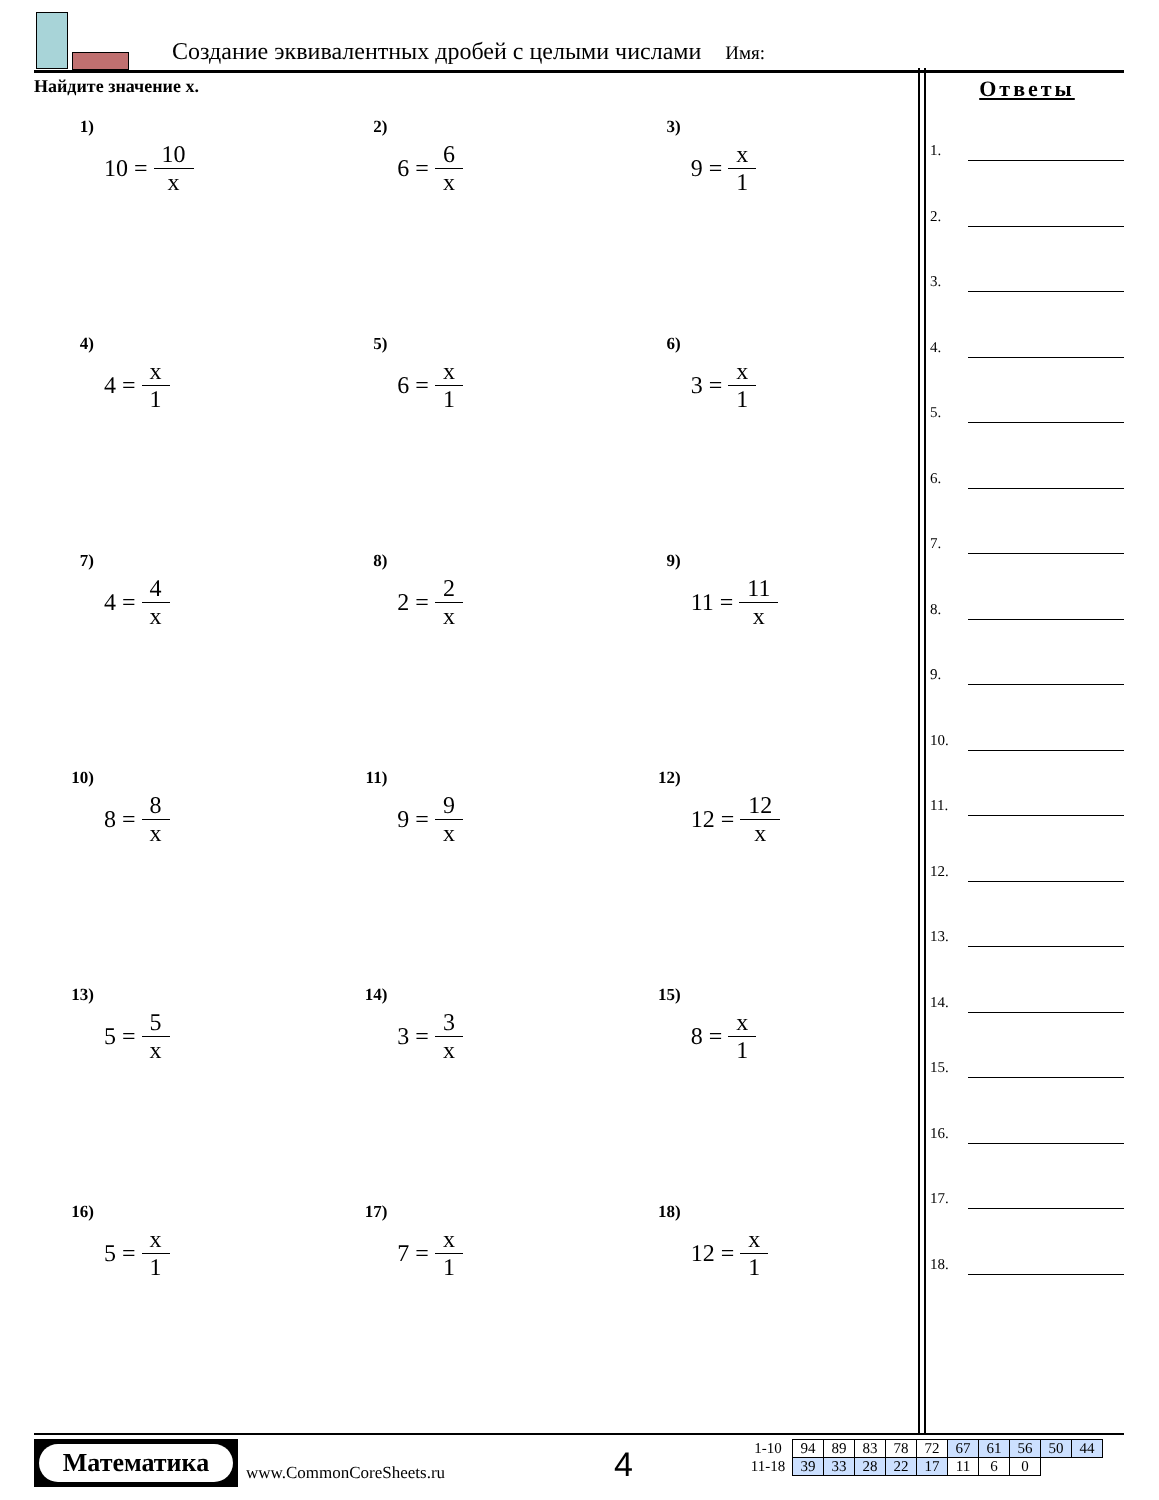Создание эквивалентных дробей с целыми числами Имя:
Найдите значение x.
1)
10 = 10 x
2)
6 = 6 x
3)
9 = x 1
4)
4 = x 1
5)
6 = x 1
6)
3 = x 1
7)
4 = 4 x
8)
2 = 2 x
9)
11 = 11 x
10)
8 = 8 x
11)
9 = 9 x
12)
12 = 12 x
13)
5 = 5 x
14)
3 = 3 x
15)
8 = x 1
16)
5 = x 1
17)
7 = x 1
18)
12 = x 1
Ответы
1.
2.
3.
4.
5.
6.
7.
8.
9.
10.
11.
12.
13.
14.
15.
16.
17.
18.
Математика
www.CommonCoreSheets.ru 4
| 1-10 | 94 | 89 | 83 | 78 | 72 | 67 | 61 | 56 | 50 | 44 |
| 11-18 | 39 | 33 | 28 | 22 | 17 | 11 | 6 | 0 | | |